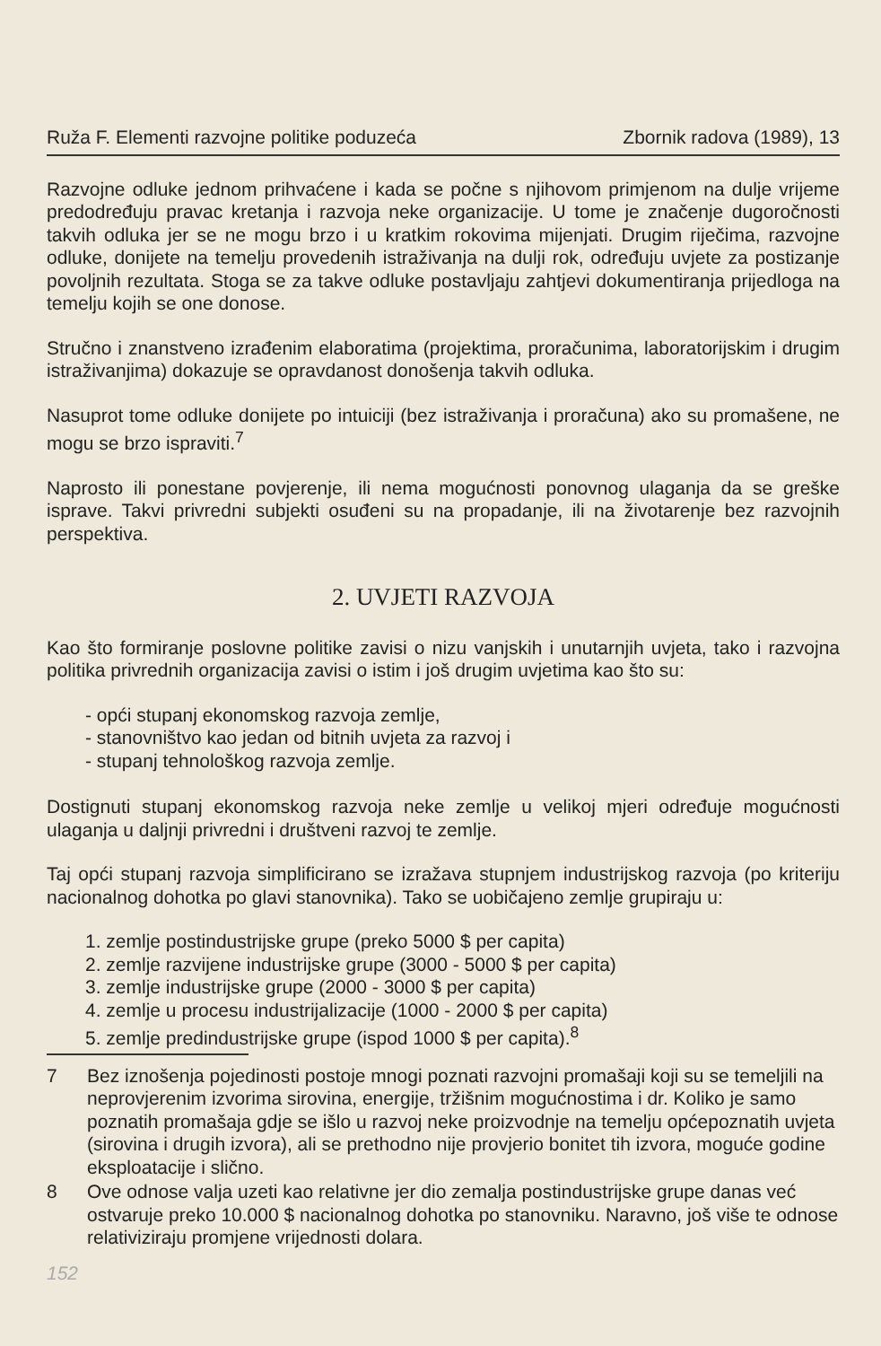Ruža F. Elementi razvojne politike poduzeća Zbornik radova (1989), 13
Razvojne odluke jednom prihvaćene i kada se počne s njihovom primjenom na dulje vrijeme predodređuju pravac kretanja i razvoja neke organizacije. U tome je značenje dugoročnosti takvih odluka jer se ne mogu brzo i u kratkim rokovima mijenjati. Drugim riječima, razvojne odluke, donijete na temelju provedenih istraživanja na dulji rok, određuju uvjete za postizanje povoljnih rezultata. Stoga se za takve odluke postavljaju zahtjevi dokumentiranja prijedloga na temelju kojih se one donose.
Stručno i znanstveno izrađenim elaboratima (projektima, proračunima, laboratorijskim i drugim istraživanjima) dokazuje se opravdanost donošenja takvih odluka.
Nasuprot tome odluke donijete po intuiciji (bez istraživanja i proračuna) ako su promašene, ne mogu se brzo ispraviti.<sup>7</sup>
Naprosto ili ponestane povjerenje, ili nema mogućnosti ponovnog ulaganja da se greške isprave. Takvi privredni subjekti osuđeni su na propadanje, ili na životarenje bez razvojnih perspektiva.
2. UVJETI RAZVOJA
Kao što formiranje poslovne politike zavisi o nizu vanjskih i unutarnjih uvjeta, tako i razvojna politika privrednih organizacija zavisi o istim i još drugim uvjetima kao što su:
- opći stupanj ekonomskog razvoja zemlje,
- stanovništvo kao jedan od bitnih uvjeta za razvoj i
- stupanj tehnološkog razvoja zemlje.
Dostignuti stupanj ekonomskog razvoja neke zemlje u velikoj mjeri određuje mogućnosti ulaganja u daljnji privredni i društveni razvoj te zemlje.
Taj opći stupanj razvoja simplificirano se izražava stupnjem industrijskog razvoja (po kriteriju nacionalnog dohotka po glavi stanovnika). Tako se uobičajeno zemlje grupiraju u:
1. zemlje postindustrijske grupe (preko 5000 $ per capita)
2. zemlje razvijene industrijske grupe (3000 - 5000 $ per capita)
3. zemlje industrijske grupe (2000 - 3000 $ per capita)
4. zemlje u procesu industrijalizacije (1000 - 2000 $ per capita)
5. zemlje predindustrijske grupe (ispod 1000 $ per capita).<sup>8</sup>
7 Bez iznošenja pojedinosti postoje mnogi poznati razvojni promašaji koji su se temeljili na neprovjerenim izvorima sirovina, energije, tržišnim mogućnostima i dr. Koliko je samo poznatih promašaja gdje se išlo u razvoj neke proizvodnje na temelju općepoznatih uvjeta (sirovina i drugih izvora), ali se prethodno nije provjerio bonitet tih izvora, moguće godine eksploatacije i slično.
8 Ove odnose valja uzeti kao relativne jer dio zemalja postindustrijske grupe danas već ostvaruje preko 10.000 $ nacionalnog dohotka po stanovniku. Naravno, još više te odnose relativiziraju promjene vrijednosti dolara.
152